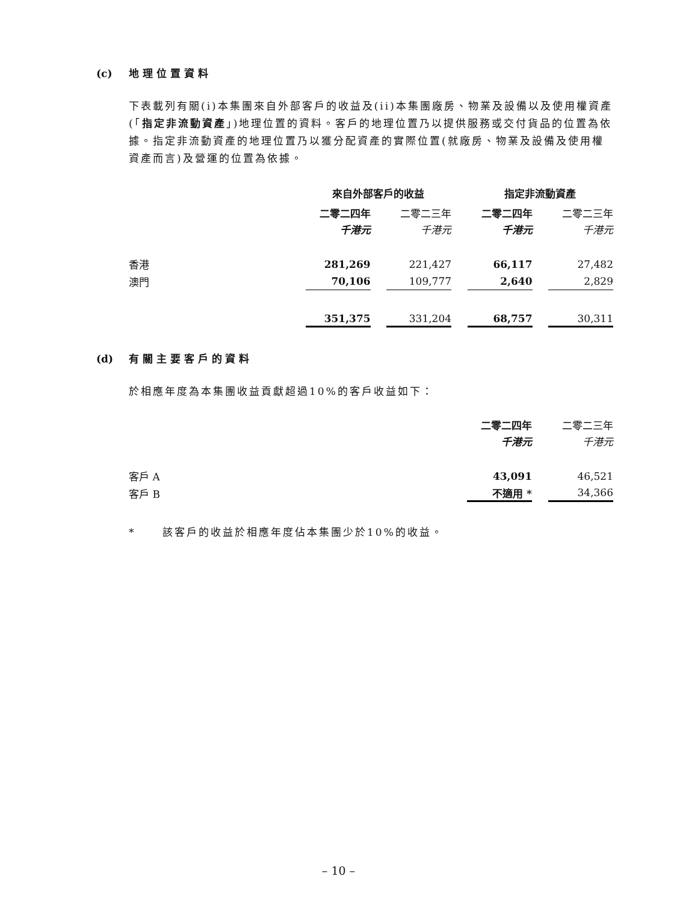(c) 地 理 位 置 資 料
下表載列有關(i)本集團來自外部客戶的收益及(ii)本集團廠房、物業及設備以及使用權資產(「指定非流動資產」)地理位置的資料。客戶的地理位置乃以提供服務或交付貨品的位置為依據。指定非流動資產的地理位置乃以獲分配資產的實際位置(就廠房、物業及設備及使用權資產而言)及營運的位置為依據。
| | 來自外部客戶的收益 | | | | 指定非流動資產 | | |
| | 二零二四年 | | 二零二三年 | | 二零二四年 | | 二零二三年 |
| | 千港元 | | 千港元 | | 千港元 | | 千港元 |
| 香港 | 281,269 | | 221,427 | | 66,117 | | 27,482 |
| 澳門 | 70,106 | | 109,777 | | 2,640 | | 2,829 |
| | 351,375 | | 331,204 | | 68,757 | | 30,311 |
(d) 有 關 主 要 客 戶 的 資 料
於相應年度為本集團收益貢獻超過10%的客戶收益如下：
| | 二零二四年 | | 二零二三年 |
| | 千港元 | | 千港元 |
| 客戶 A | 43,091 | | 46,521 |
| 客戶 B | 不適用 * | | 34,366 |
* 該客戶的收益於相應年度佔本集團少於10%的收益。
– 10 –